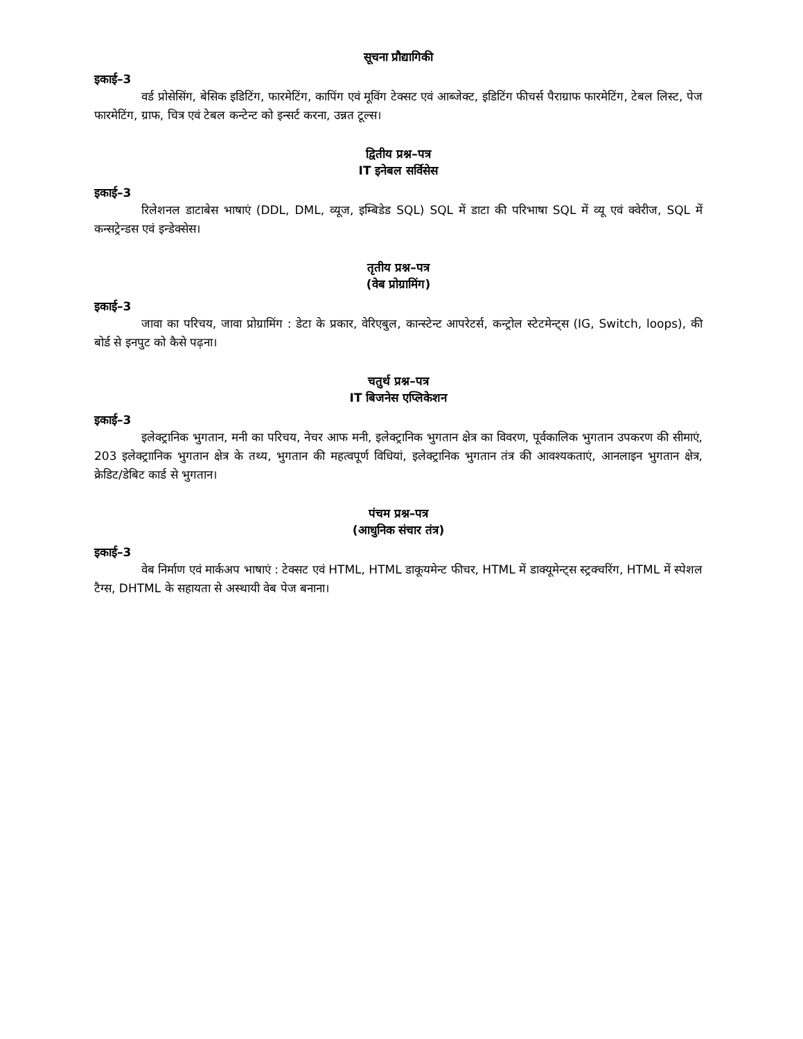सूचना प्रौद्यागिकी
इकाई–3
वर्ड प्रोसेसिंग, बेसिक इडिटिंग, फारमेटिंग, कापिंग एवं मूविंग टेक्सट एवं आब्जेक्ट, इडिटिंग फीचर्स पैराग्राफ फारमेटिंग, टेबल लिस्ट, पेज फारमेटिंग, ग्राफ, चित्र एवं टेबल कन्टेन्ट को इन्सर्ट करना, उन्नत टूल्स।
द्वितीय प्रश्न–पत्र
IT इनेबल सर्विसेस
इकाई–3
रिलेशनल डाटाबेस भाषाएं (DDL, DML, व्यूज, इम्बिडेड SQL) SQL में डाटा की परिभाषा SQL में व्यू एवं क्वेरीज, SQL में कन्सट्रेन्डस एवं इन्डेक्सेस।
तृतीय प्रश्न–पत्र
(वेब प्रोग्रामिंग)
इकाई–3
जावा का परिचय, जावा प्रोग्रामिंग : डेटा के प्रकार, वेरिएबुल, कान्स्टेन्ट आपरेटर्स, कन्ट्रोल स्टेटमेन्ट्स (IG, Switch, loops), की बोर्ड से इनपुट को कैसे पढ़ना।
चतुर्थ प्रश्न–पत्र
IT बिजनेस एप्लिकेशन
इकाई–3
इलेक्ट्रानिक भुगतान, मनी का परिचय, नेचर आफ मनी, इलेक्ट्रानिक भुगतान क्षेत्र का विवरण, पूर्वकालिक भुगतान उपकरण की सीमाएं, 203 इलेक्ट्राानिक भुगतान क्षेत्र के तथ्य, भुगतान की महत्वपूर्ण विधियां, इलेक्ट्रानिक भुगतान तंत्र की आवश्यकताएं, आनलाइन भुगतान क्षेत्र, क्रेडिट/डेबिट कार्ड से भुगतान।
पंचम प्रश्न–पत्र
(आधुनिक संचार तंत्र)
इकाई–3
वेब निर्माण एवं मार्कअप भाषाएं : टेक्सट एवं HTML, HTML डाकूयमेन्ट फीचर, HTML में डाक्यूमेन्ट्स स्ट्रक्चरिंग, HTML में स्पेशल टैग्स, DHTML के सहायता से अस्थायी वेब पेज बनाना।